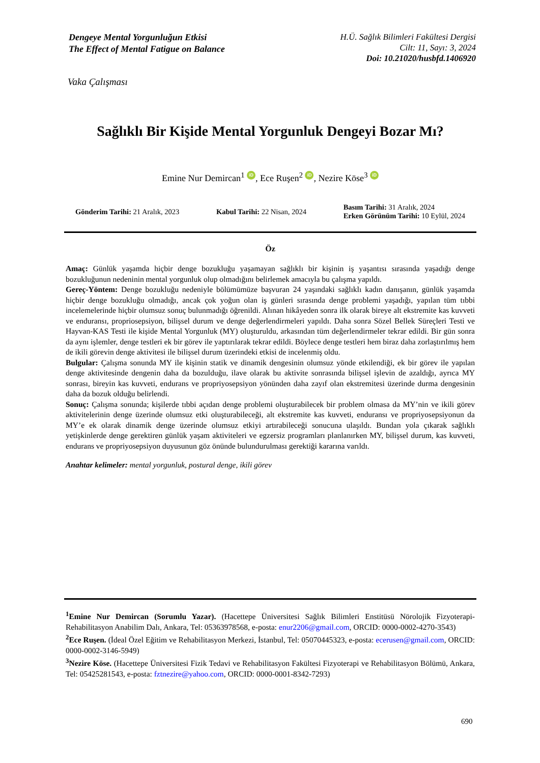Dengeye Mental Yorgunluğun Etkisi
The Effect of Mental Fatigue on Balance
H.Ü. Sağlık Bilimleri Fakültesi Dergisi
Cilt: 11, Sayı: 3, 2024
Doi: 10.21020/husbfd.1406920
Vaka Çalışması
Sağlıklı Bir Kişide Mental Yorgunluk Dengeyi Bozar Mı?
Emine Nur Demircan<sup>1</sup> iD, Ece Ruşen<sup>2</sup> iD, Nezire Köse<sup>3</sup> iD
Gönderim Tarihi: 21 Aralık, 2023
Kabul Tarihi: 22 Nisan, 2024
Basım Tarihi: 31 Aralık, 2024
Erken Görünüm Tarihi: 10 Eylül, 2024
Öz
Amaç: Günlük yaşamda hiçbir denge bozukluğu yaşamayan sağlıklı bir kişinin iş yaşantısı sırasında yaşadığı denge bozukluğunun nedeninin mental yorgunluk olup olmadığını belirlemek amacıyla bu çalışma yapıldı.
Gereç-Yöntem: Denge bozukluğu nedeniyle bölümümüze başvuran 24 yaşındaki sağlıklı kadın danışanın, günlük yaşamda hiçbir denge bozukluğu olmadığı, ancak çok yoğun olan iş günleri sırasında denge problemi yaşadığı, yapılan tüm tıbbi incelemelerinde hiçbir olumsuz sonuç bulunmadığı öğrenildi. Alınan hikâyeden sonra ilk olarak bireye alt ekstremite kas kuvveti ve enduransı, propriosepsiyon, bilişsel durum ve denge değerlendirmeleri yapıldı. Daha sonra Sözel Bellek Süreçleri Testi ve Hayvan-KAS Testi ile kişide Mental Yorgunluk (MY) oluşturuldu, arkasından tüm değerlendirmeler tekrar edildi. Bir gün sonra da aynı işlemler, denge testleri ek bir görev ile yaptırılarak tekrar edildi. Böylece denge testleri hem biraz daha zorlaştırılmış hem de ikili görevin denge aktivitesi ile bilişsel durum üzerindeki etkisi de incelenmiş oldu.
Bulgular: Çalışma sonunda MY ile kişinin statik ve dinamik dengesinin olumsuz yönde etkilendiği, ek bir görev ile yapılan denge aktivitesinde dengenin daha da bozulduğu, ilave olarak bu aktivite sonrasında bilişsel işlevin de azaldığı, ayrıca MY sonrası, bireyin kas kuvveti, endurans ve propriyosepsiyon yönünden daha zayıf olan ekstremitesi üzerinde durma dengesinin daha da bozuk olduğu belirlendi.
Sonuç: Çalışma sonunda; kişilerde tıbbi açıdan denge problemi oluşturabilecek bir problem olmasa da MY’nin ve ikili görev aktivitelerinin denge üzerinde olumsuz etki oluşturabileceği, alt ekstremite kas kuvveti, enduransı ve propriyosepsiyonun da MY’e ek olarak dinamik denge üzerinde olumsuz etkiyi artırabileceği sonucuna ulaşıldı. Bundan yola çıkarak sağlıklı yetişkinlerde denge gerektiren günlük yaşam aktiviteleri ve egzersiz programları planlanırken MY, bilişsel durum, kas kuvveti, endurans ve propriyosepsiyon duyusunun göz önünde bulundurulması gerektiği kararına varıldı.
Anahtar kelimeler: mental yorgunluk, postural denge, ikili görev
<sup>1</sup> Emine Nur Demircan (Sorumlu Yazar). (Hacettepe Üniversitesi Sağlık Bilimleri Enstitüsü Nörolojik Fizyoterapi-Rehabilitasyon Anabilim Dalı, Ankara, Tel: 05363978568, e-posta: enur2206@gmail.com, ORCID: 0000-0002-4270-3543)
<sup>2</sup> Ece Ruşen. (İdeal Özel Eğitim ve Rehabilitasyon Merkezi, İstanbul, Tel: 05070445323, e-posta: ecerusen@gmail.com, ORCID: 0000-0002-3146-5949)
<sup>3</sup> Nezire Köse. (Hacettepe Üniversitesi Fizik Tedavi ve Rehabilitasyon Fakültesi Fizyoterapi ve Rehabilitasyon Bölümü, Ankara, Tel: 05425281543, e-posta: fztnezire@yahoo.com, ORCID: 0000-0001-8342-7293)
690